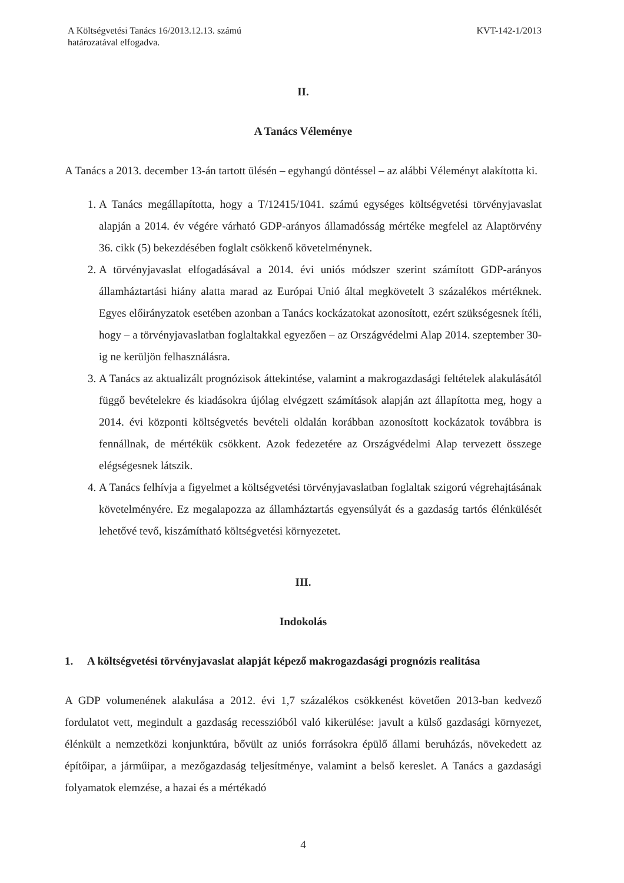A Költségvetési Tanács 16/2013.12.13. számú
határozatával elfogadva.
KVT-142-1/2013
II.
A Tanács Véleménye
A Tanács a 2013. december 13-án tartott ülésén – egyhangú döntéssel – az alábbi Véleményt alakította ki.
1. A Tanács megállapította, hogy a T/12415/1041. számú egységes költségvetési törvényjavaslat alapján a 2014. év végére várható GDP-arányos államadósság mértéke megfelel az Alaptörvény 36. cikk (5) bekezdésében foglalt csökkenő követelménynek.
2. A törvényjavaslat elfogadásával a 2014. évi uniós módszer szerint számított GDP-arányos államháztartási hiány alatta marad az Európai Unió által megkövetelt 3 százalékos mértéknek. Egyes előirányzatok esetében azonban a Tanács kockázatokat azonosított, ezért szükségesnek ítéli, hogy – a törvényjavaslatban foglaltakkal egyezően – az Országvédelmi Alap 2014. szeptember 30-ig ne kerüljön felhasználásra.
3. A Tanács az aktualizált prognózisok áttekintése, valamint a makrogazdasági feltételek alakulásától függő bevételekre és kiadásokra újólag elvégzett számítások alapján azt állapította meg, hogy a 2014. évi központi költségvetés bevételi oldalán korábban azonosított kockázatok továbbra is fennállnak, de mértékük csökkent. Azok fedezetére az Országvédelmi Alap tervezett összege elégségesnek látszik.
4. A Tanács felhívja a figyelmet a költségvetési törvényjavaslatban foglaltak szigorú végrehajtásának követelményére. Ez megalapozza az államháztartás egyensúlyát és a gazdaság tartós élénkülését lehetővé tevő, kiszámítható költségvetési környezetet.
III.
Indokolás
1. A költségvetési törvényjavaslat alapját képező makrogazdasági prognózis realitása
A GDP volumenének alakulása a 2012. évi 1,7 százalékos csökkenést követően 2013-ban kedvező fordulatot vett, megindult a gazdaság recesszióból való kikerülése: javult a külső gazdasági környezet, élénkült a nemzetközi konjunktúra, bővült az uniós forrásokra épülő állami beruházás, növekedett az építőipar, a járműipar, a mezőgazdaság teljesítménye, valamint a belső kereslet. A Tanács a gazdasági folyamatok elemzése, a hazai és a mértékadó
4